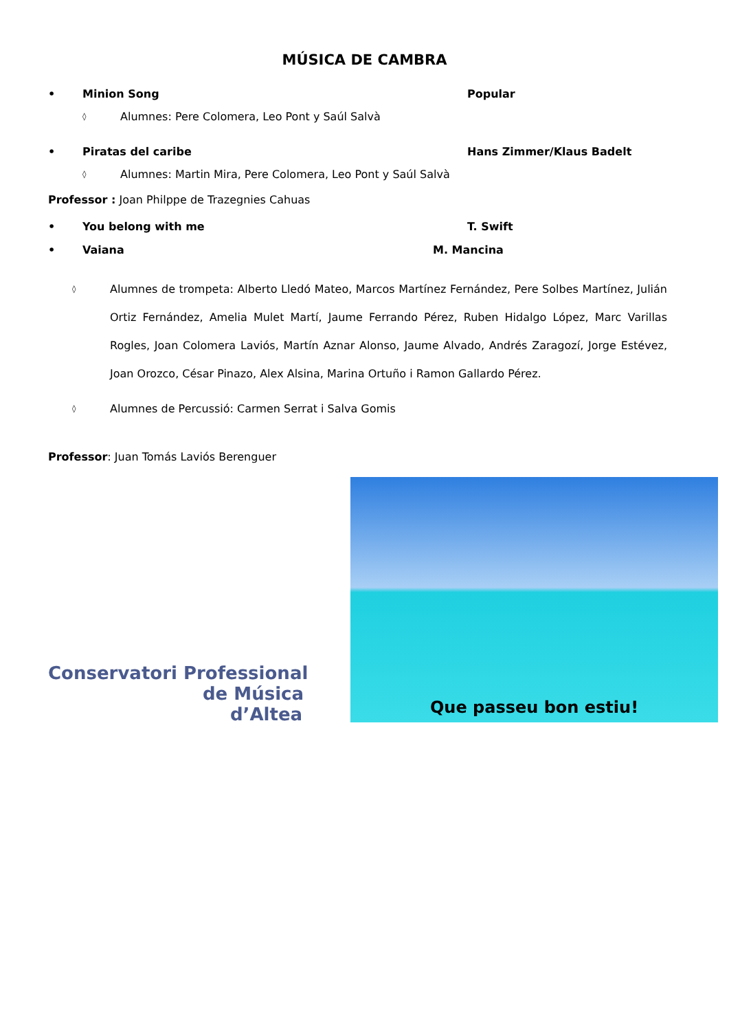MÚSICA DE CAMBRA
• Minion Song Popular
◊ Alumnes: Pere Colomera, Leo Pont y Saúl Salvà
• Piratas del caribe Hans Zimmer/Klaus Badelt
◊ Alumnes: Martin Mira, Pere Colomera, Leo Pont y Saúl Salvà
Professor : Joan Philppe de Trazegnies Cahuas
• You belong with me T. Swift
• Vaiana M. Mancina
◊
Alumnes de trompeta: Alberto Lledó Mateo, Marcos Martínez Fernández, Pere Solbes Martínez, Julián Ortiz Fernández, Amelia Mulet Martí, Jaume Ferrando Pérez, Ruben Hidalgo López, Marc Varillas Rogles, Joan Colomera Laviós, Martín Aznar Alonso, Jaume Alvado, Andrés Zaragozí, Jorge Estévez, Joan Orozco, César Pinazo, Alex Alsina, Marina Ortuño i Ramon Gallardo Pérez.
◊
Alumnes de Percussió: Carmen Serrat i Salva Gomis
Professor: Juan Tomás Laviós Berenguer
Conservatori Professional
de Música
d’Altea
Que passeu bon estiu!